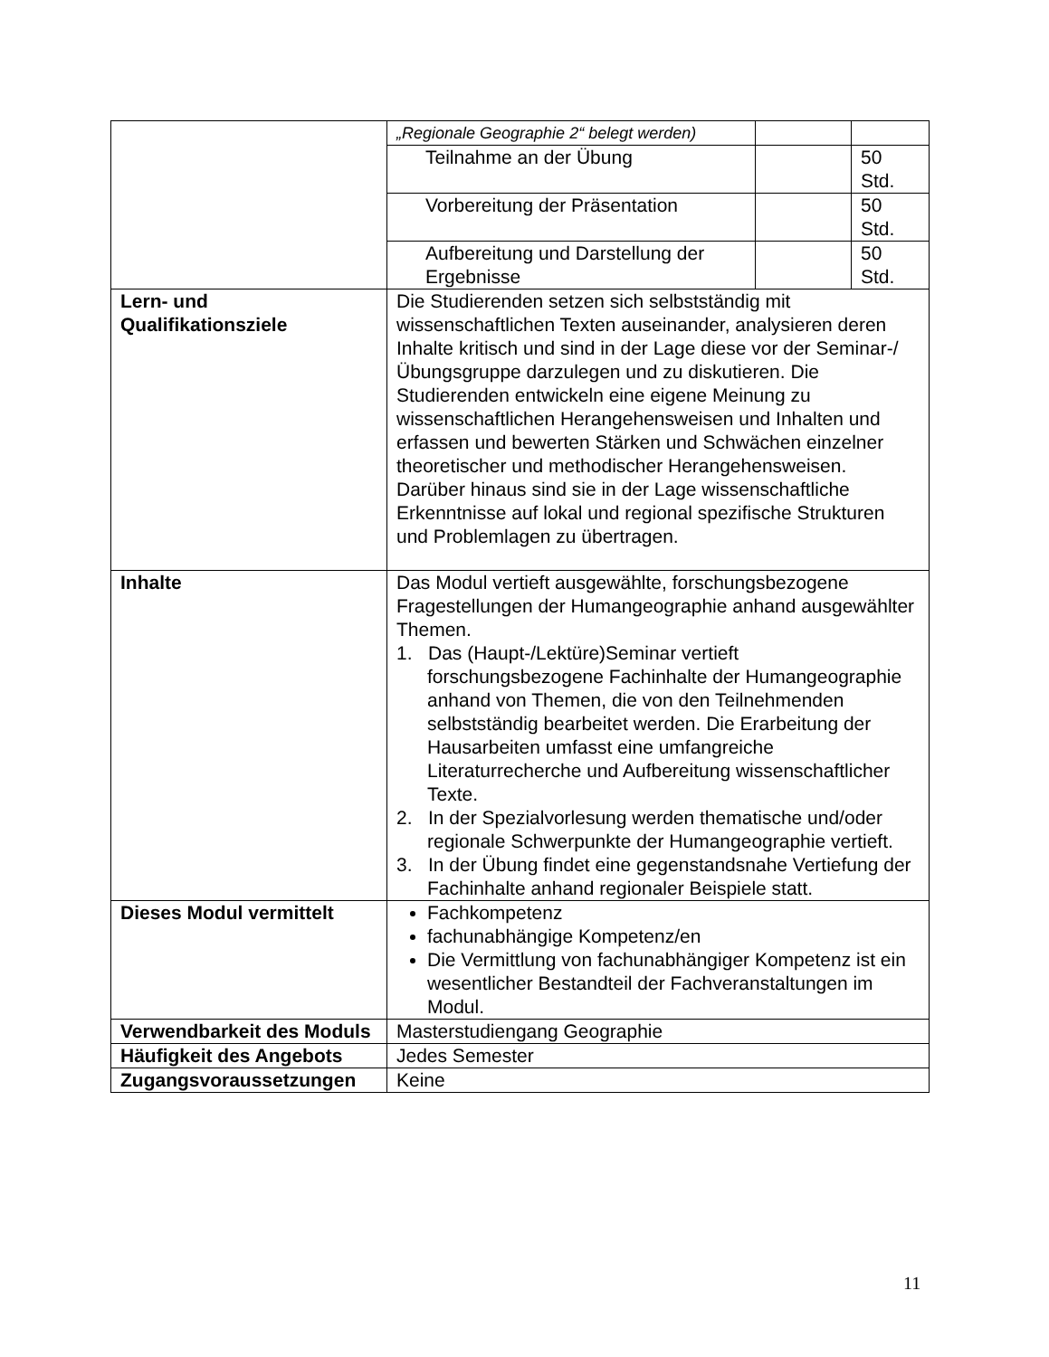| | „Regionale Geographie 2“ belegt werden) | | |
| | Teilnahme an der Übung | | 50 Std. |
| | Vorbereitung der Präsentation | | 50 Std. |
| | Aufbereitung und Darstellung der Ergebnisse | | 50 Std. |
| Lern- und Qualifikationsziele | Die Studierenden setzen sich selbstständig mit wissenschaftlichen Texten auseinander, analysieren deren Inhalte kritisch und sind in der Lage diese vor der Seminar-/Übungsgruppe darzulegen und zu diskutieren. Die Studierenden entwickeln eine eigene Meinung zu wissenschaftlichen Herangehensweisen und Inhalten und erfassen und bewerten Stärken und Schwächen einzelner theoretischer und methodischer Herangehensweisen. Darüber hinaus sind sie in der Lage wissenschaftliche Erkenntnisse auf lokal und regional spezifische Strukturen und Problemlagen zu übertragen. | | |
| Inhalte | Das Modul vertieft ausgewählte, forschungsbezogene Fragestellungen der Humangeographie anhand ausgewählter Themen. 1. Das (Haupt-/Lektüre)Seminar vertieft forschungsbezogene Fachinhalte der Humangeographie anhand von Themen, die von den Teilnehmenden selbstständig bearbeitet werden. Die Erarbeitung der Hausarbeiten umfasst eine umfangreiche Literaturrecherche und Aufbereitung wissenschaftlicher Texte. 2. In der Spezialvorlesung werden thematische und/oder regionale Schwerpunkte der Humangeographie vertieft. 3. In der Übung findet eine gegenstandsnahe Vertiefung der Fachinhalte anhand regionaler Beispiele statt. | | |
| Dieses Modul vermittelt | Fachkompetenz fachunabhängige Kompetenz/en Die Vermittlung von fachunabhängiger Kompetenz ist ein wesentlicher Bestandteil der Fachveranstaltungen im Modul. | | |
| Verwendbarkeit des Moduls | Masterstudiengang Geographie | | |
| Häufigkeit des Angebots | Jedes Semester | | |
| Zugangsvoraussetzungen | Keine | | |
11